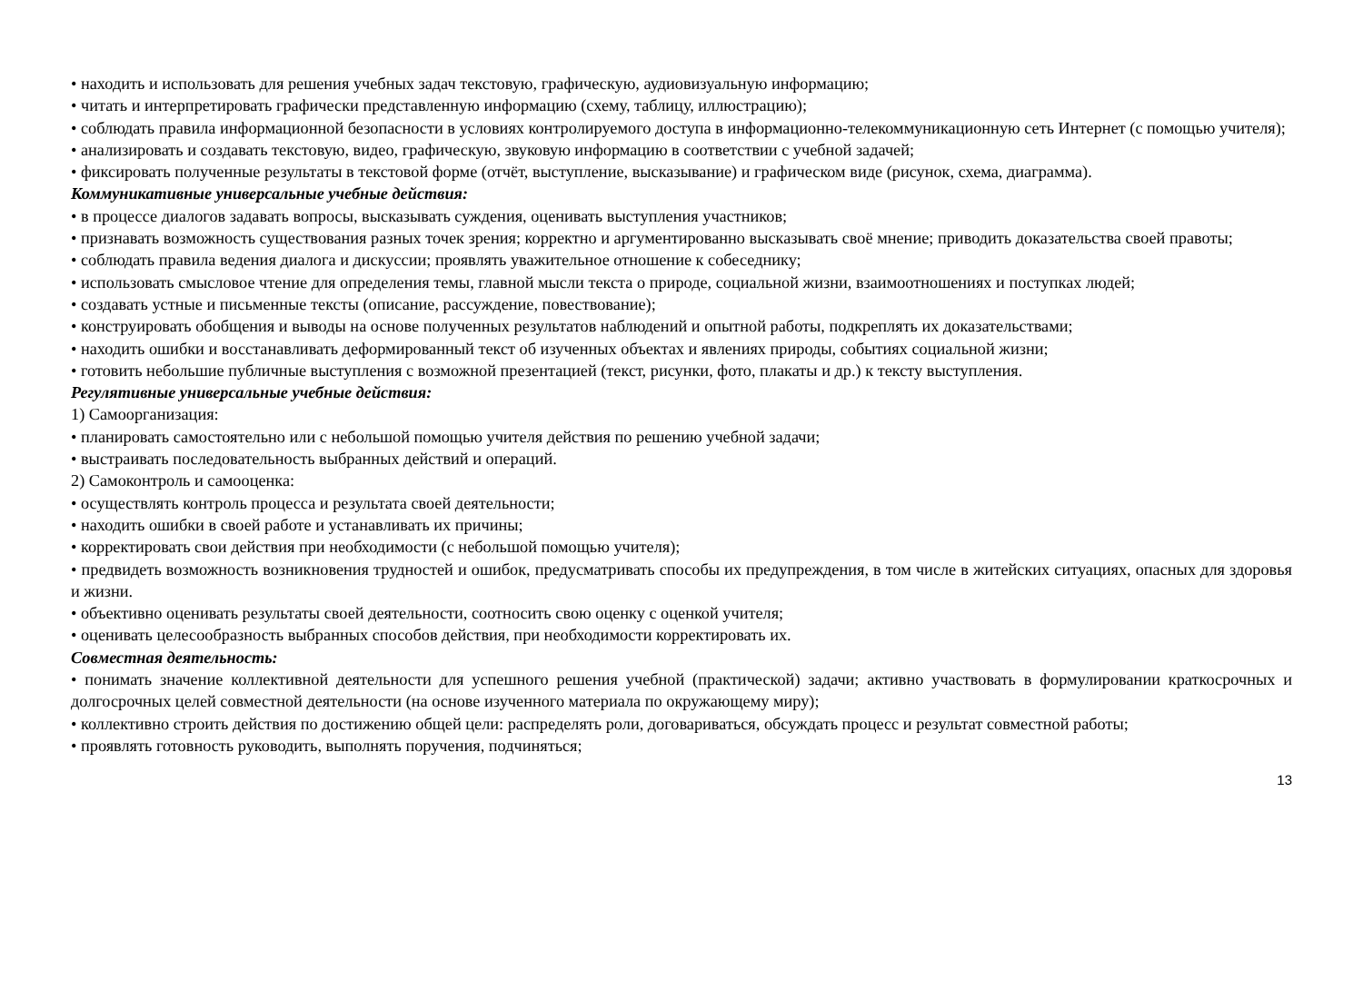• находить и использовать для решения учебных задач текстовую, графическую, аудиовизуальную информацию;
• читать и интерпретировать графически представленную информацию (схему, таблицу, иллюстрацию);
• соблюдать правила информационной безопасности в условиях контролируемого доступа в информационно-телекоммуникационную сеть Интернет (с помощью учителя);
• анализировать и создавать текстовую, видео, графическую, звуковую информацию в соответствии с учебной задачей;
• фиксировать полученные результаты в текстовой форме (отчёт, выступление, высказывание) и графическом виде (рисунок, схема, диаграмма).
Коммуникативные универсальные учебные действия:
• в процессе диалогов задавать вопросы, высказывать суждения, оценивать выступления участников;
• признавать возможность существования разных точек зрения; корректно и аргументированно высказывать своё мнение; приводить доказательства своей правоты;
• соблюдать правила ведения диалога и дискуссии; проявлять уважительное отношение к собеседнику;
• использовать смысловое чтение для определения темы, главной мысли текста о природе, социальной жизни, взаимоотношениях и поступках людей;
• создавать устные и письменные тексты (описание, рассуждение, повествование);
• конструировать обобщения и выводы на основе полученных результатов наблюдений и опытной работы, подкреплять их доказательствами;
• находить ошибки и восстанавливать деформированный текст об изученных объектах и явлениях природы, событиях социальной жизни;
• готовить небольшие публичные выступления с возможной презентацией (текст, рисунки, фото, плакаты и др.) к тексту выступления.
Регулятивные универсальные учебные действия:
1) Самоорганизация:
• планировать самостоятельно или с небольшой помощью учителя действия по решению учебной задачи;
• выстраивать последовательность выбранных действий и операций.
2) Самоконтроль и самооценка:
• осуществлять контроль процесса и результата своей деятельности;
• находить ошибки в своей работе и устанавливать их причины;
• корректировать свои действия при необходимости (с небольшой помощью учителя);
• предвидеть возможность возникновения трудностей и ошибок, предусматривать способы их предупреждения, в том числе в житейских ситуациях, опасных для здоровья и жизни.
• объективно оценивать результаты своей деятельности, соотносить свою оценку с оценкой учителя;
• оценивать целесообразность выбранных способов действия, при необходимости корректировать их.
Совместная деятельность:
• понимать значение коллективной деятельности для успешного решения учебной (практической) задачи; активно участвовать в формулировании краткосрочных и долгосрочных целей совместной деятельности (на основе изученного материала по окружающему миру);
• коллективно строить действия по достижению общей цели: распределять роли, договариваться, обсуждать процесс и результат совместной работы;
• проявлять готовность руководить, выполнять поручения, подчиняться;
13